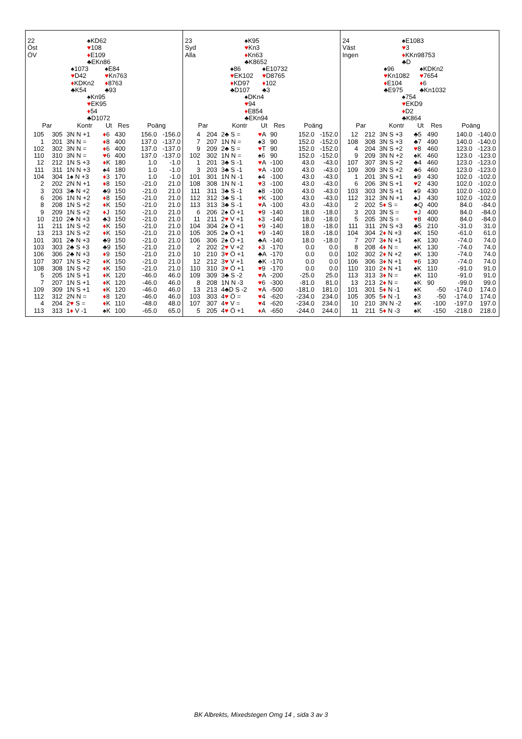22
Öst
ÖV
♠KD62
♥108
♦E109
♣EKn86
♠1073
♥D42
♦KDKn2
♣K54
♠E84
♥Kn763
♦8763
♣93
♠Kn95
♥EK95
♦54
♣D1072
| Par | | Kontr | Ut | Res | Poäng | |
| --- | --- | --- | --- | --- | --- | --- |
| 105 | 305 | 3N N +1 | ♦ 6 | 430 | 156.0 | -156.0 |
| 1 | 201 | 3N N = | ♦ 8 | 400 | 137.0 | -137.0 |
| 102 | 302 | 3N N = | ♦ 6 | 400 | 137.0 | -137.0 |
| 110 | 310 | 3N N = | ♥ 6 | 400 | 137.0 | -137.0 |
| 12 | 212 | 1N S +3 | ♦ K | 180 | 1.0 | -1.0 |
| 111 | 311 | 1N N +3 | ♠ 4 | 180 | 1.0 | -1.0 |
| 104 | 304 | 1 ♠ N +3 | ♦ 3 | 170 | 1.0 | -1.0 |
| 2 | 202 | 2N N +1 | ♦ 8 | 150 | -21.0 | 21.0 |
| 3 | 203 | 3 ♣ N +2 | ♣ 9 | 150 | -21.0 | 21.0 |
| 6 | 206 | 1N N +2 | ♦ 8 | 150 | -21.0 | 21.0 |
| 8 | 208 | 1N S +2 | ♦ K | 150 | -21.0 | 21.0 |
| 9 | 209 | 1N S +2 | ♦ J | 150 | -21.0 | 21.0 |
| 10 | 210 | 2 ♣ N +3 | ♣ 3 | 150 | -21.0 | 21.0 |
| 11 | 211 | 1N S +2 | ♦ K | 150 | -21.0 | 21.0 |
| 13 | 213 | 1N S +2 | ♦ K | 150 | -21.0 | 21.0 |
| 101 | 301 | 2 ♣ N +3 | ♣ 9 | 150 | -21.0 | 21.0 |
| 103 | 303 | 2 ♣ S +3 | ♣ 9 | 150 | -21.0 | 21.0 |
| 106 | 306 | 2 ♣ N +3 | ♦ 9 | 150 | -21.0 | 21.0 |
| 107 | 307 | 1N S +2 | ♦ K | 150 | -21.0 | 21.0 |
| 108 | 308 | 1N S +2 | ♦ K | 150 | -21.0 | 21.0 |
| 5 | 205 | 1N S +1 | ♦ K | 120 | -46.0 | 46.0 |
| 7 | 207 | 1N S +1 | ♦ K | 120 | -46.0 | 46.0 |
| 109 | 309 | 1N S +1 | ♦ K | 120 | -46.0 | 46.0 |
| 112 | 312 | 2N N = | ♦ 8 | 120 | -46.0 | 46.0 |
| 4 | 204 | 2 ♥ S = | ♦ K | 110 | -48.0 | 48.0 |
| 113 | 313 | 1 ♦ V -1 | ♠ K | 100 | -65.0 | 65.0 |
23
Syd
Alla
♠K95
♥Kn3
♦Kn63
♣K8652
♠86
♥EK102
♦KD97
♣D107
♠E10732
♥D8765
♦102
♣3
♠DKn4
♥94
♦E854
♣EKn94
| Par | | Kontr | Ut | Res | Poäng | |
| --- | --- | --- | --- | --- | --- | --- |
| 4 | 204 | 2 ♣ S = | ♥ A | 90 | 152.0 | -152.0 |
| 7 | 207 | 1N N = | ♠ 3 | 90 | 152.0 | -152.0 |
| 9 | 209 | 2 ♣ S = | ♥ T | 90 | 152.0 | -152.0 |
| 102 | 302 | 1N N = | ♠ 6 | 90 | 152.0 | -152.0 |
| 1 | 201 | 3 ♣ S -1 | ♥ A | -100 | 43.0 | -43.0 |
| 3 | 203 | 3 ♣ S -1 | ♥ A | -100 | 43.0 | -43.0 |
| 101 | 301 | 1N N -1 | ♠ 4 | -100 | 43.0 | -43.0 |
| 108 | 308 | 1N N -1 | ♥ 3 | -100 | 43.0 | -43.0 |
| 111 | 311 | 3 ♣ S -1 | ♠ 8 | -100 | 43.0 | -43.0 |
| 112 | 312 | 3 ♣ S -1 | ♥ K | -100 | 43.0 | -43.0 |
| 113 | 313 | 3 ♣ S -1 | ♥ A | -100 | 43.0 | -43.0 |
| 6 | 206 | 2 ♠ Ö +1 | ♥ 9 | -140 | 18.0 | -18.0 |
| 11 | 211 | 2 ♥ V +1 | ♦ 3 | -140 | 18.0 | -18.0 |
| 104 | 304 | 2 ♠ Ö +1 | ♥ 9 | -140 | 18.0 | -18.0 |
| 105 | 305 | 2 ♠ Ö +1 | ♥ 9 | -140 | 18.0 | -18.0 |
| 106 | 306 | 2 ♠ Ö +1 | ♣ A | -140 | 18.0 | -18.0 |
| 2 | 202 | 2 ♥ V +2 | ♦ 3 | -170 | 0.0 | 0.0 |
| 10 | 210 | 3 ♥ Ö +1 | ♣ A | -170 | 0.0 | 0.0 |
| 12 | 212 | 3 ♥ V +1 | ♣ K | -170 | 0.0 | 0.0 |
| 110 | 310 | 3 ♥ Ö +1 | ♥ 9 | -170 | 0.0 | 0.0 |
| 109 | 309 | 3 ♣ S -2 | ♥ A | -200 | -25.0 | 25.0 |
| 8 | 208 | 1N N -3 | ♥ 6 | -300 | -81.0 | 81.0 |
| 13 | 213 | 4 ♣ D S -2 | ♥ A | -500 | -181.0 | 181.0 |
| 103 | 303 | 4 ♥ Ö = | ♥ 4 | -620 | -234.0 | 234.0 |
| 107 | 307 | 4 ♥ V = | ♥ 4 | -620 | -234.0 | 234.0 |
| 5 | 205 | 4 ♥ Ö +1 | ♦ A | -650 | -244.0 | 244.0 |
24
Väst
Ingen
♠E1083
♥3
♦KKn98753
♣D
♠96
♥Kn1082
♦E104
♣E975
♠KDKn2
♥7654
♦6
♣Kn1032
♠754
♥EKD9
♦D2
♣K864
| Par | | Kontr | Ut | Res | Poäng | |
| --- | --- | --- | --- | --- | --- | --- |
| 12 | 212 | 3N S +3 | ♣ 5 | 490 | 140.0 | -140.0 |
| 108 | 308 | 3N S +3 | ♣ 7 | 490 | 140.0 | -140.0 |
| 4 | 204 | 3N S +2 | ♥ 8 | 460 | 123.0 | -123.0 |
| 9 | 209 | 3N N +2 | ♠ K | 460 | 123.0 | -123.0 |
| 107 | 307 | 3N S +2 | ♣ 4 | 460 | 123.0 | -123.0 |
| 109 | 309 | 3N S +2 | ♣ 6 | 460 | 123.0 | -123.0 |
| 1 | 201 | 3N S +1 | ♠ 9 | 430 | 102.0 | -102.0 |
| 6 | 206 | 3N S +1 | ♥ 2 | 430 | 102.0 | -102.0 |
| 103 | 303 | 3N S +1 | ♠ 9 | 430 | 102.0 | -102.0 |
| 112 | 312 | 3N N +1 | ♠ J | 430 | 102.0 | -102.0 |
| 2 | 202 | 5 ♦ S = | ♣ Q | 400 | 84.0 | -84.0 |
| 3 | 203 | 3N S = | ♥ J | 400 | 84.0 | -84.0 |
| 5 | 205 | 3N S = | ♥ 8 | 400 | 84.0 | -84.0 |
| 111 | 311 | 2N S +3 | ♣ 5 | 210 | -31.0 | 31.0 |
| 104 | 304 | 2 ♦ N +3 | ♠ K | 150 | -61.0 | 61.0 |
| 7 | 207 | 3 ♦ N +1 | ♠ K | 130 | -74.0 | 74.0 |
| 8 | 208 | 4 ♦ N = | ♠ K | 130 | -74.0 | 74.0 |
| 102 | 302 | 2 ♦ N +2 | ♠ K | 130 | -74.0 | 74.0 |
| 106 | 306 | 3 ♦ N +1 | ♥ 6 | 130 | -74.0 | 74.0 |
| 110 | 310 | 2 ♦ N +1 | ♠ K | 110 | -91.0 | 91.0 |
| 113 | 313 | 3 ♦ N = | ♠ K | 110 | -91.0 | 91.0 |
| 13 | 213 | 2 ♦ N = | ♠ K | 90 | -99.0 | 99.0 |
| 101 | 301 | 5 ♦ N -1 | ♠ K | -50 | -174.0 | 174.0 |
| 105 | 305 | 5 ♦ N -1 | ♠ 3 | -50 | -174.0 | 174.0 |
| 10 | 210 | 3N N -2 | ♠ K | -100 | -197.0 | 197.0 |
| 11 | 211 | 5 ♦ N -3 | ♠ K | -150 | -218.0 | 218.0 |
BK Albrekts, Mixedstegen Omg 14 , sida 3 av 3